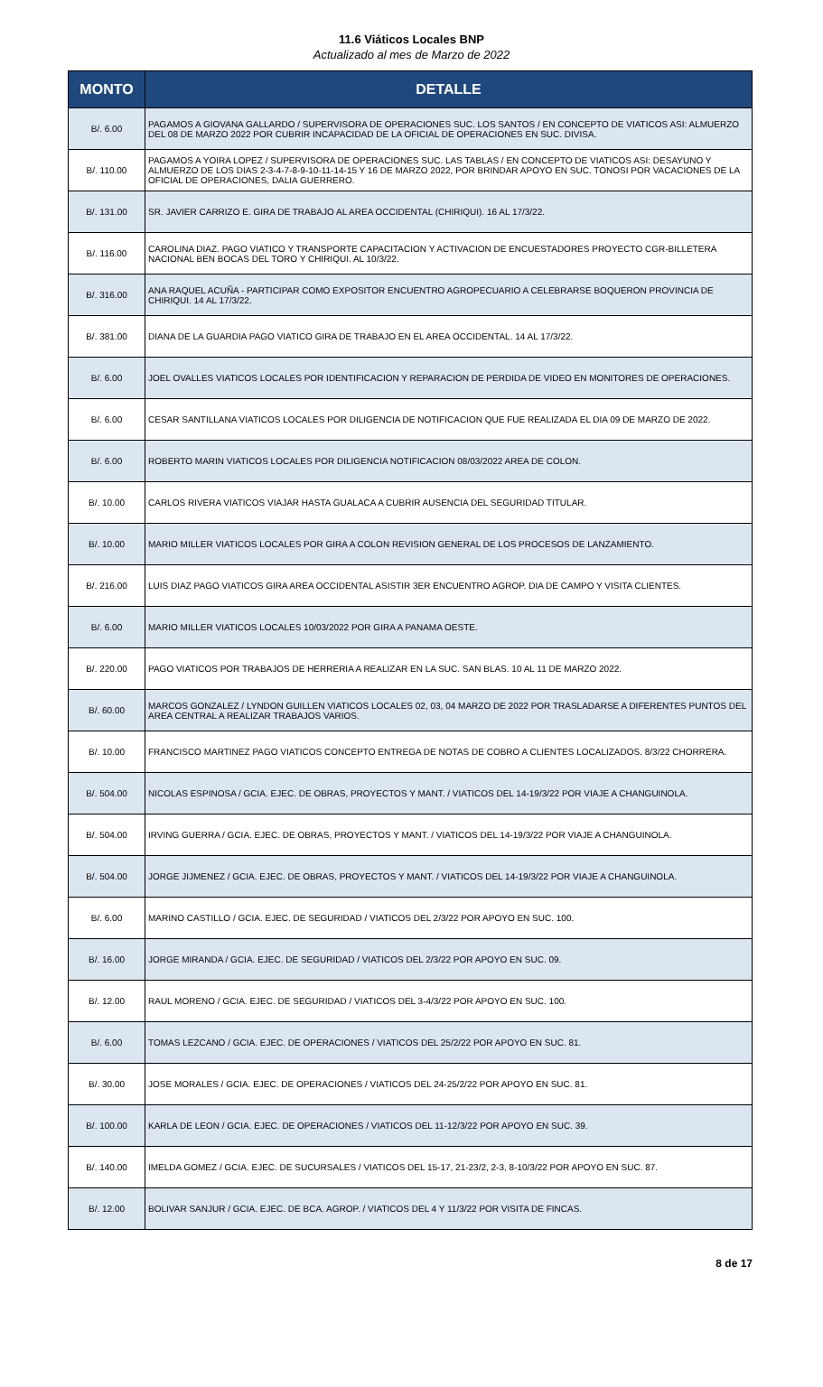11.6 Viáticos Locales BNP
Actualizado al mes de Marzo de 2022
| MONTO | DETALLE |
| --- | --- |
| B/. 6.00 | PAGAMOS A GIOVANA GALLARDO / SUPERVISORA DE OPERACIONES SUC. LOS SANTOS / EN CONCEPTO DE VIATICOS ASI: ALMUERZO DEL 08 DE MARZO 2022 POR CUBRIR INCAPACIDAD DE LA OFICIAL DE OPERACIONES EN SUC. DIVISA. |
| B/. 110.00 | PAGAMOS A YOIRA LOPEZ / SUPERVISORA DE OPERACIONES SUC. LAS TABLAS / EN CONCEPTO DE VIATICOS ASI: DESAYUNO Y ALMUERZO DE LOS DIAS 2-3-4-7-8-9-10-11-14-15 Y 16 DE MARZO 2022, POR BRINDAR APOYO EN SUC. TONOSI POR VACACIONES DE LA OFICIAL DE OPERACIONES, DALIA GUERRERO. |
| B/. 131.00 | SR. JAVIER CARRIZO E. GIRA DE TRABAJO AL AREA OCCIDENTAL (CHIRIQUI). 16 AL 17/3/22. |
| B/. 116.00 | CAROLINA DIAZ. PAGO VIATICO Y TRANSPORTE CAPACITACION Y ACTIVACION DE ENCUESTADORES PROYECTO CGR-BILLETERA NACIONAL BEN BOCAS DEL TORO Y CHIRIQUI. AL 10/3/22. |
| B/. 316.00 | ANA RAQUEL ACUÑA - PARTICIPAR COMO EXPOSITOR ENCUENTRO AGROPECUARIO A CELEBRARSE BOQUERON PROVINCIA DE CHIRIQUI. 14 AL 17/3/22. |
| B/. 381.00 | DIANA DE LA GUARDIA PAGO VIATICO GIRA DE TRABAJO EN EL AREA OCCIDENTAL. 14 AL 17/3/22. |
| B/. 6.00 | JOEL OVALLES VIATICOS LOCALES POR IDENTIFICACION Y REPARACION DE PERDIDA DE VIDEO EN MONITORES DE OPERACIONES. |
| B/. 6.00 | CESAR SANTILLANA VIATICOS LOCALES POR DILIGENCIA DE NOTIFICACION QUE FUE REALIZADA EL DIA 09 DE MARZO DE 2022. |
| B/. 6.00 | ROBERTO MARIN VIATICOS LOCALES POR DILIGENCIA NOTIFICACION 08/03/2022 AREA DE COLON. |
| B/. 10.00 | CARLOS RIVERA VIATICOS VIAJAR HASTA GUALACA A CUBRIR AUSENCIA DEL SEGURIDAD TITULAR. |
| B/. 10.00 | MARIO MILLER VIATICOS LOCALES POR GIRA A COLON REVISION GENERAL DE LOS PROCESOS DE LANZAMIENTO. |
| B/. 216.00 | LUIS DIAZ PAGO VIATICOS GIRA AREA OCCIDENTAL ASISTIR 3ER ENCUENTRO AGROP. DIA DE CAMPO Y VISITA CLIENTES. |
| B/. 6.00 | MARIO MILLER VIATICOS LOCALES 10/03/2022 POR GIRA A PANAMA OESTE. |
| B/. 220.00 | PAGO VIATICOS POR TRABAJOS DE HERRERIA A REALIZAR EN LA SUC. SAN BLAS. 10 AL 11 DE MARZO 2022. |
| B/. 60.00 | MARCOS GONZALEZ / LYNDON GUILLEN VIATICOS LOCALES 02, 03, 04 MARZO DE 2022 POR TRASLADARSE A DIFERENTES PUNTOS DEL AREA CENTRAL A REALIZAR TRABAJOS VARIOS. |
| B/. 10.00 | FRANCISCO MARTINEZ PAGO VIATICOS CONCEPTO ENTREGA DE NOTAS DE COBRO A CLIENTES LOCALIZADOS. 8/3/22 CHORRERA. |
| B/. 504.00 | NICOLAS ESPINOSA / GCIA. EJEC. DE OBRAS, PROYECTOS Y MANT. / VIATICOS DEL 14-19/3/22 POR VIAJE A CHANGUINOLA. |
| B/. 504.00 | IRVING GUERRA / GCIA. EJEC. DE OBRAS, PROYECTOS Y MANT. / VIATICOS DEL 14-19/3/22 POR VIAJE A CHANGUINOLA. |
| B/. 504.00 | JORGE JIJMENEZ / GCIA. EJEC. DE OBRAS, PROYECTOS Y MANT. / VIATICOS DEL 14-19/3/22 POR VIAJE A CHANGUINOLA. |
| B/. 6.00 | MARINO CASTILLO / GCIA. EJEC. DE SEGURIDAD / VIATICOS DEL 2/3/22 POR APOYO EN SUC. 100. |
| B/. 16.00 | JORGE MIRANDA / GCIA. EJEC. DE SEGURIDAD / VIATICOS DEL 2/3/22 POR APOYO EN SUC. 09. |
| B/. 12.00 | RAUL MORENO / GCIA. EJEC. DE SEGURIDAD / VIATICOS DEL 3-4/3/22 POR APOYO EN SUC. 100. |
| B/. 6.00 | TOMAS LEZCANO / GCIA. EJEC. DE OPERACIONES / VIATICOS DEL 25/2/22 POR APOYO EN SUC. 81. |
| B/. 30.00 | JOSE MORALES / GCIA. EJEC. DE OPERACIONES / VIATICOS DEL 24-25/2/22 POR APOYO EN SUC. 81. |
| B/. 100.00 | KARLA DE LEON / GCIA. EJEC. DE OPERACIONES / VIATICOS DEL 11-12/3/22 POR APOYO EN SUC. 39. |
| B/. 140.00 | IMELDA GOMEZ / GCIA. EJEC. DE SUCURSALES / VIATICOS DEL 15-17, 21-23/2, 2-3, 8-10/3/22 POR APOYO EN SUC. 87. |
| B/. 12.00 | BOLIVAR SANJUR / GCIA. EJEC. DE BCA. AGROP. / VIATICOS DEL 4 Y 11/3/22 POR VISITA DE FINCAS. |
8 de 17